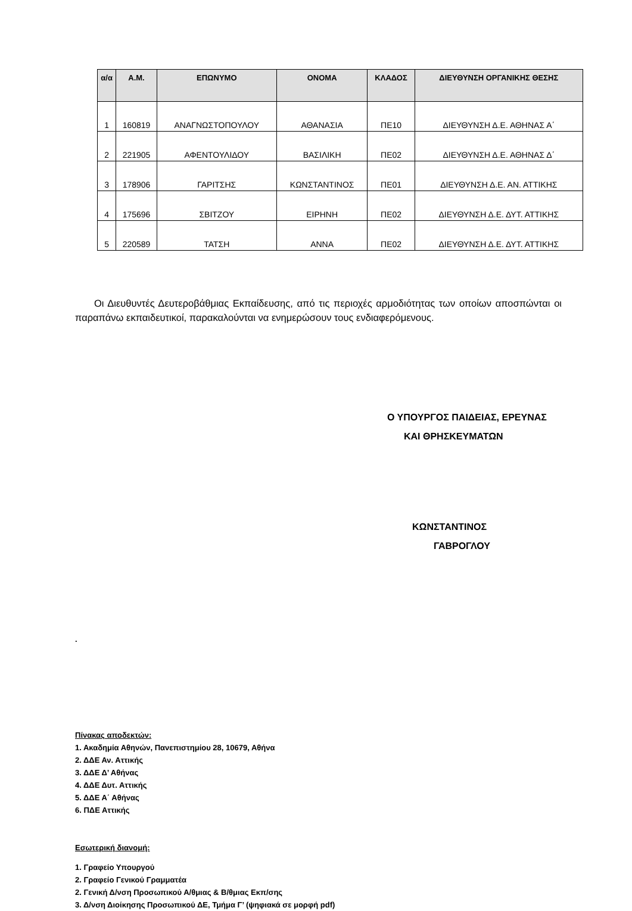| α/α | Α.Μ. | ΕΠΩΝΥΜΟ | ΟΝΟΜΑ | ΚΛΑΔΟΣ | ΔΙΕΥΘΥΝΣΗ ΟΡΓΑΝΙΚΗΣ ΘΕΣΗΣ |
| --- | --- | --- | --- | --- | --- |
| 1 | 160819 | ΑΝΑΓΝΩΣΤΟΠΟΥΛΟΥ | ΑΘΑΝΑΣΙΑ | ΠΕ10 | ΔΙΕΥΘΥΝΣΗ Δ.Ε. ΑΘΗΝΑΣ Α΄ |
| 2 | 221905 | ΑΦΕΝΤΟΥΛΙΔΟΥ | ΒΑΣΙΛΙΚΗ | ΠΕ02 | ΔΙΕΥΘΥΝΣΗ Δ.Ε. ΑΘΗΝΑΣ Δ΄ |
| 3 | 178906 | ΓΑΡΙΤΣΗΣ | ΚΩΝΣΤΑΝΤΙΝΟΣ | ΠΕ01 | ΔΙΕΥΘΥΝΣΗ Δ.Ε. ΑΝ. ΑΤΤΙΚΗΣ |
| 4 | 175696 | ΣΒΙΤΖΟΥ | ΕΙΡΗΝΗ | ΠΕ02 | ΔΙΕΥΘΥΝΣΗ Δ.Ε. ΔΥΤ. ΑΤΤΙΚΗΣ |
| 5 | 220589 | ΤΑΤΣΗ | ΑΝΝΑ | ΠΕ02 | ΔΙΕΥΘΥΝΣΗ Δ.Ε. ΔΥΤ. ΑΤΤΙΚΗΣ |
Οι Διευθυντές Δευτεροβάθμιας Εκπαίδευσης, από τις περιοχές αρμοδιότητας των οποίων αποσπώνται οι παραπάνω εκπαιδευτικοί, παρακαλούνται να ενημερώσουν τους ενδιαφερόμενους.
Ο ΥΠΟΥΡΓΟΣ ΠΑΙΔΕΙΑΣ, ΕΡΕΥΝΑΣ
ΚΑΙ ΘΡΗΣΚΕΥΜΑΤΩΝ
ΚΩΝΣΤΑΝΤΙΝΟΣ
ΓΑΒΡΟΓΛΟΥ
.
Πίνακας αποδεκτών:
1. Ακαδημία Αθηνών, Πανεπιστημίου 28, 10679, Αθήνα
2. ΔΔΕ Αν. Αττικής
3. ΔΔΕ Δ’ Αθήνας
4. ΔΔΕ Δυτ. Αττικής
5. ΔΔΕ Α΄ Αθήνας
6. ΠΔΕ Αττικής
Εσωτερική διανομή:
1. Γραφείο Υπουργού
2. Γραφείο Γενικού Γραμματέα
2. Γενική Δ/νση Προσωπικού Α/θμιας & Β/θμιας Εκπ/σης
3. Δ/νση Διοίκησης Προσωπικού ΔΕ, Τμήμα Γ’ (ψηφιακά σε μορφή pdf)